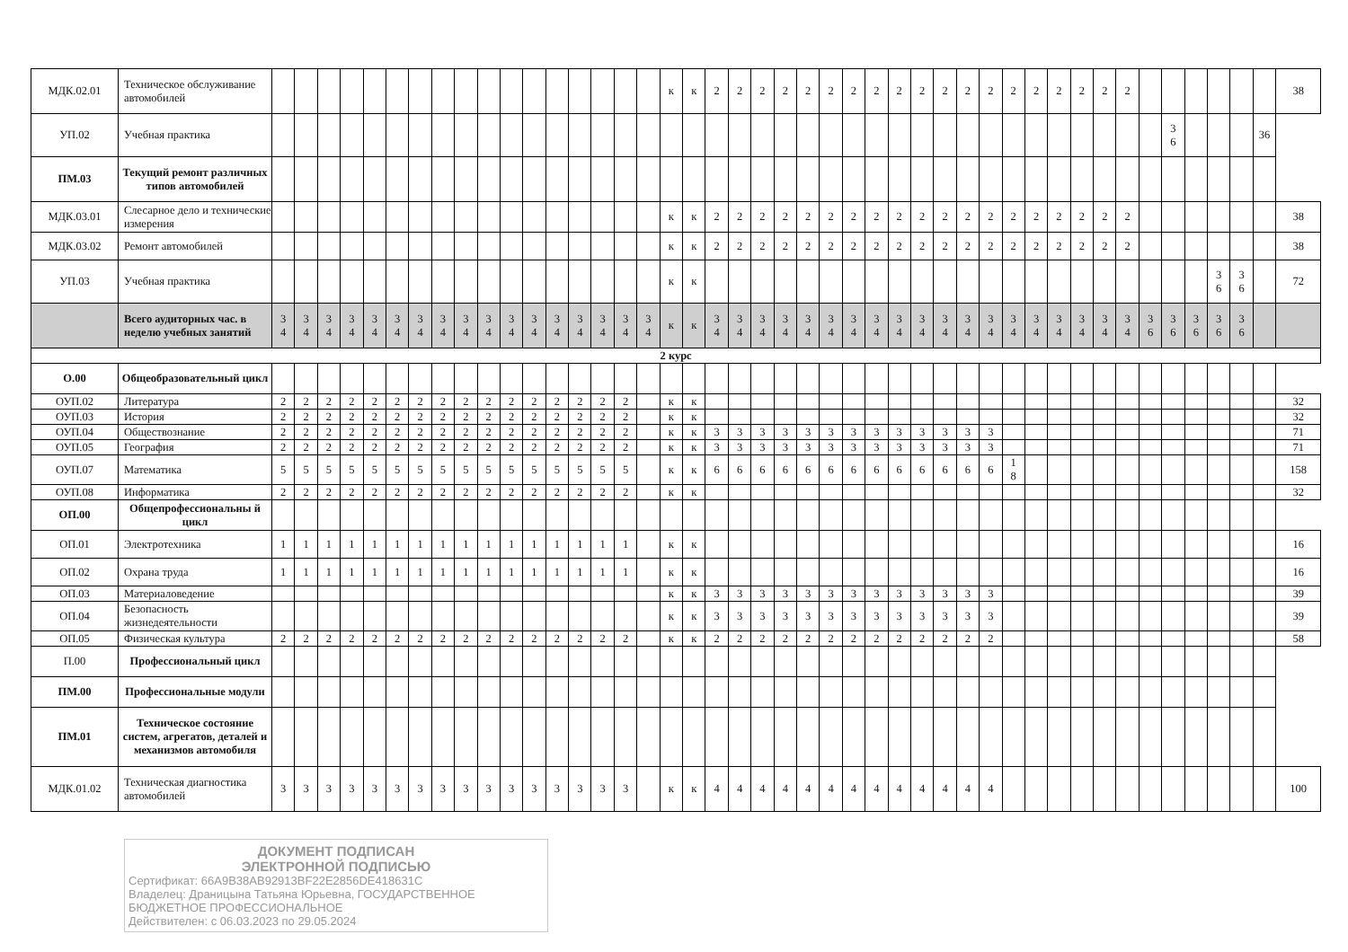| МДК.02.01 | Техническое обслуживание автомобилей | | | | | | | | | | | | | | | | | | к | к | 2 | 2 | 2 | 2 | 2 | 2 | 2 | 2 | 2 | 2 | 2 | 2 | 2 | 2 | 2 | 2 | 2 | 2 | 2 | | | | | | | 38 |
| УП.02 | Учебная практика | | | | | | | | | | | | | | | | | | | | | | | | | | | | | | | | | | | | | | | | 3 6 | | | | 36 | |
| ПМ.03 | Текущий ремонт различных типов автомобилей | | | | | | | | | | | | | | | | | | | | | | | | | | | | | | | | | | | | | | | | | | | | | |
| МДК.03.01 | Слесарное дело и технические измерения | | | | | | | | | | | | | | | | | | к | к | 2 | 2 | 2 | 2 | 2 | 2 | 2 | 2 | 2 | 2 | 2 | 2 | 2 | 2 | 2 | 2 | 2 | 2 | 2 | | | | | | | 38 |
| МДК.03.02 | Ремонт автомобилей | | | | | | | | | | | | | | | | | | к | к | 2 | 2 | 2 | 2 | 2 | 2 | 2 | 2 | 2 | 2 | 2 | 2 | 2 | 2 | 2 | 2 | 2 | 2 | 2 | | | | | | | 38 |
| УП.03 | Учебная практика | | | | | | | | | | | | | | | | | | к | к | | | | | | | | | | | | | | | | | | | | | | | 3 6 | 3 6 | | 72 |
| | Всего аудиторных час. в неделю учебных занятий | 3 4 | 3 4 | 3 4 | 3 4 | 3 4 | 3 4 | 3 4 | 3 4 | 3 4 | 3 4 | 3 4 | 3 4 | 3 4 | 3 4 | 3 4 | 3 4 | 3 4 | к | к | 3 4 | 3 4 | 3 4 | 3 4 | 3 4 | 3 4 | 3 4 | 3 4 | 3 4 | 3 4 | 3 4 | 3 4 | 3 4 | 3 4 | 3 4 | 3 4 | 3 4 | 3 4 | 3 4 | 3 6 | 3 6 | 3 6 | 3 6 | 3 6 | | |
| 2 курс | | | | | | | | | | | | | | | | | | | | | | | | | | | | | | | | | | | | | | | | | | | | | | |
| О.00 | Общеобразовательный цикл | | | | | | | | | | | | | | | | | | | | | | | | | | | | | | | | | | | | | | | | | | | | | |
| ОУП.02 | Литература | 2 | 2 | 2 | 2 | 2 | 2 | 2 | 2 | 2 | 2 | 2 | 2 | 2 | 2 | 2 | 2 | | к | к | | | | | | | | | | | | | | | | | | | | | | | | | | 32 |
| ОУП.03 | История | 2 | 2 | 2 | 2 | 2 | 2 | 2 | 2 | 2 | 2 | 2 | 2 | 2 | 2 | 2 | 2 | | к | к | | | | | | | | | | | | | | | | | | | | | | | | | | 32 |
| ОУП.04 | Обществознание | 2 | 2 | 2 | 2 | 2 | 2 | 2 | 2 | 2 | 2 | 2 | 2 | 2 | 2 | 2 | 2 | | к | к | 3 | 3 | 3 | 3 | 3 | 3 | 3 | 3 | 3 | 3 | 3 | 3 | 3 | | | | | | | | | | | | | 71 |
| ОУП.05 | География | 2 | 2 | 2 | 2 | 2 | 2 | 2 | 2 | 2 | 2 | 2 | 2 | 2 | 2 | 2 | 2 | | к | к | 3 | 3 | 3 | 3 | 3 | 3 | 3 | 3 | 3 | 3 | 3 | 3 | 3 | | | | | | | | | | | | | 71 |
| ОУП.07 | Математика | 5 | 5 | 5 | 5 | 5 | 5 | 5 | 5 | 5 | 5 | 5 | 5 | 5 | 5 | 5 | 5 | | к | к | 6 | 6 | 6 | 6 | 6 | 6 | 6 | 6 | 6 | 6 | 6 | 6 | 6 | 1 8 | | | | | | | | | | | | 158 |
| ОУП.08 | Информатика | 2 | 2 | 2 | 2 | 2 | 2 | 2 | 2 | 2 | 2 | 2 | 2 | 2 | 2 | 2 | 2 | | к | к | | | | | | | | | | | | | | | | | | | | | | | | | | 32 |
| ОП.00 | Общепрофессиональны й цикл | | | | | | | | | | | | | | | | | | | | | | | | | | | | | | | | | | | | | | | | | | | | | |
| ОП.01 | Электротехника | 1 | 1 | 1 | 1 | 1 | 1 | 1 | 1 | 1 | 1 | 1 | 1 | 1 | 1 | 1 | 1 | | к | к | | | | | | | | | | | | | | | | | | | | | | | | | | 16 |
| ОП.02 | Охрана труда | 1 | 1 | 1 | 1 | 1 | 1 | 1 | 1 | 1 | 1 | 1 | 1 | 1 | 1 | 1 | 1 | | к | к | | | | | | | | | | | | | | | | | | | | | | | | | | 16 |
| ОП.03 | Материаловедение | | | | | | | | | | | | | | | | | | к | к | 3 | 3 | 3 | 3 | 3 | 3 | 3 | 3 | 3 | 3 | 3 | 3 | 3 | | | | | | | | | | | | | 39 |
| ОП.04 | Безопасность жизнедеятельности | | | | | | | | | | | | | | | | | | к | к | 3 | 3 | 3 | 3 | 3 | 3 | 3 | 3 | 3 | 3 | 3 | 3 | 3 | | | | | | | | | | | | | 39 |
| ОП.05 | Физическая культура | 2 | 2 | 2 | 2 | 2 | 2 | 2 | 2 | 2 | 2 | 2 | 2 | 2 | 2 | 2 | 2 | | к | к | 2 | 2 | 2 | 2 | 2 | 2 | 2 | 2 | 2 | 2 | 2 | 2 | 2 | | | | | | | | | | | | | 58 |
| П.00 | Профессиональный цикл | | | | | | | | | | | | | | | | | | | | | | | | | | | | | | | | | | | | | | | | | | | | | |
| ПМ.00 | Профессиональные модули | | | | | | | | | | | | | | | | | | | | | | | | | | | | | | | | | | | | | | | | | | | | | |
| ПМ.01 | Техническое состояние систем, агрегатов, деталей и механизмов автомобиля | | | | | | | | | | | | | | | | | | | | | | | | | | | | | | | | | | | | | | | | | | | | | |
| МДК.01.02 | Техническая диагностика автомобилей | 3 | 3 | 3 | 3 | 3 | 3 | 3 | 3 | 3 | 3 | 3 | 3 | 3 | 3 | 3 | 3 | | к | к | 4 | 4 | 4 | 4 | 4 | 4 | 4 | 4 | 4 | 4 | 4 | 4 | 4 | | | | | | | | | | | | | 100 |
ДОКУМЕНТ ПОДПИСАН
ЭЛЕКТРОННОЙ ПОДПИСЬЮ
Сертификат: 66A9B38AB92913BF22E2856DE418631C
Владелец: Драницына Татьяна Юрьевна, ГОСУДАРСТВЕННОЕ БЮДЖЕТНОЕ ПРОФЕССИОНАЛЬНОЕ
Действителен: с 06.03.2023 по 29.05.2024